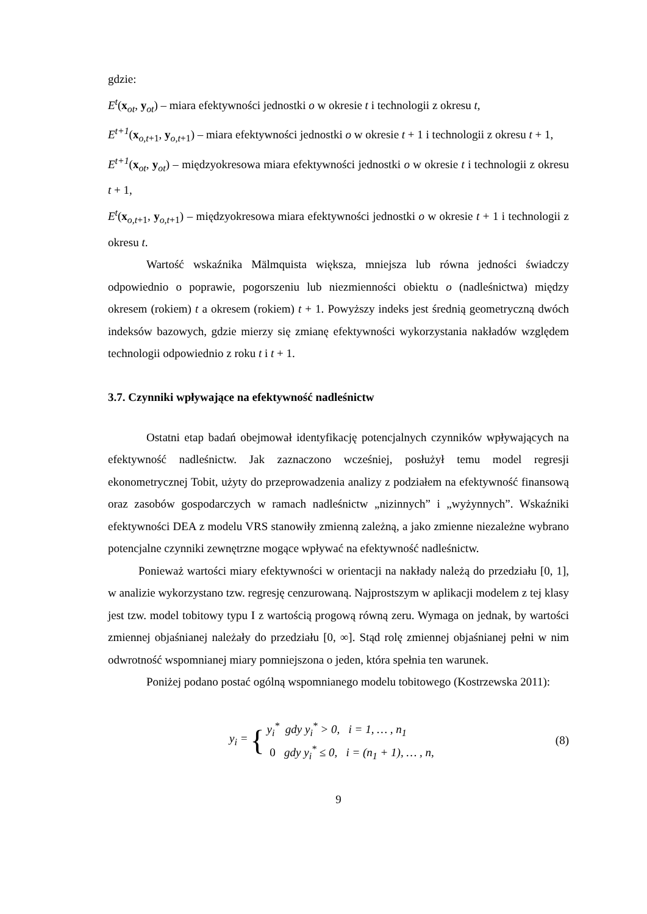gdzie:
E<sup>t</sup>(x<sub>ot</sub>, y<sub>ot</sub>) – miara efektywności jednostki o w okresie t i technologii z okresu t,
E<sup>t+1</sup>(x<sub>o,t+1</sub>, y<sub>o,t+1</sub>) – miara efektywności jednostki o w okresie t + 1 i technologii z okresu t + 1,
E<sup>t+1</sup>(x<sub>ot</sub>, y<sub>ot</sub>) – międzyokresowa miara efektywności jednostki o w okresie t i technologii z okresu t + 1,
E<sup>t</sup>(x<sub>o,t+1</sub>, y<sub>o,t+1</sub>) – międzyokresowa miara efektywności jednostki o w okresie t + 1 i technologii z okresu t.
Wartość wskaźnika Mälmquista większa, mniejsza lub równa jedności świadczy odpowiednio o poprawie, pogorszeniu lub niezmienności obiektu o (nadleśnictwa) między okresem (rokiem) t a okresem (rokiem) t + 1. Powyższy indeks jest średnią geometryczną dwóch indeksów bazowych, gdzie mierzy się zmianę efektywności wykorzystania nakładów względem technologii odpowiednio z roku t i t + 1.
3.7. Czynniki wpływające na efektywność nadleśnictw
Ostatni etap badań obejmował identyfikację potencjalnych czynników wpływających na efektywność nadleśnictw. Jak zaznaczono wcześniej, posłużył temu model regresji ekonometrycznej Tobit, użyty do przeprowadzenia analizy z podziałem na efektywność finansową oraz zasobów gospodarczych w ramach nadleśnictw „nizinnych” i „wyżynnych”. Wskaźniki efektywności DEA z modelu VRS stanowiły zmienną zależną, a jako zmienne niezależne wybrano potencjalne czynniki zewnętrzne mogące wpływać na efektywność nadleśnictw.
Ponieważ wartości miary efektywności w orientacji na nakłady należą do przedziału [0, 1], w analizie wykorzystano tzw. regresję cenzurowaną. Najprostszym w aplikacji modelem z tej klasy jest tzw. model tobitowy typu I z wartością progową równą zeru. Wymaga on jednak, by wartości zmiennej objaśnianej należały do przedziału [0, ∞]. Stąd rolę zmiennej objaśnianej pełni w nim odwrotność wspomnianej miary pomniejszona o jeden, która spełnia ten warunek.
Poniżej podano postać ogólną wspomnianego modelu tobitowego (Kostrzewska 2011):
y<sub>i</sub> = {
y<sub>i</sub><sup>*</sup> gdy y<sub>i</sub><sup>*</sup> > 0, i = 1, … , n<sub>1</sub>
0 gdy y<sub>i</sub><sup>*</sup> ≤ 0, i = (n<sub>1</sub> + 1), … , n,
(8)
9